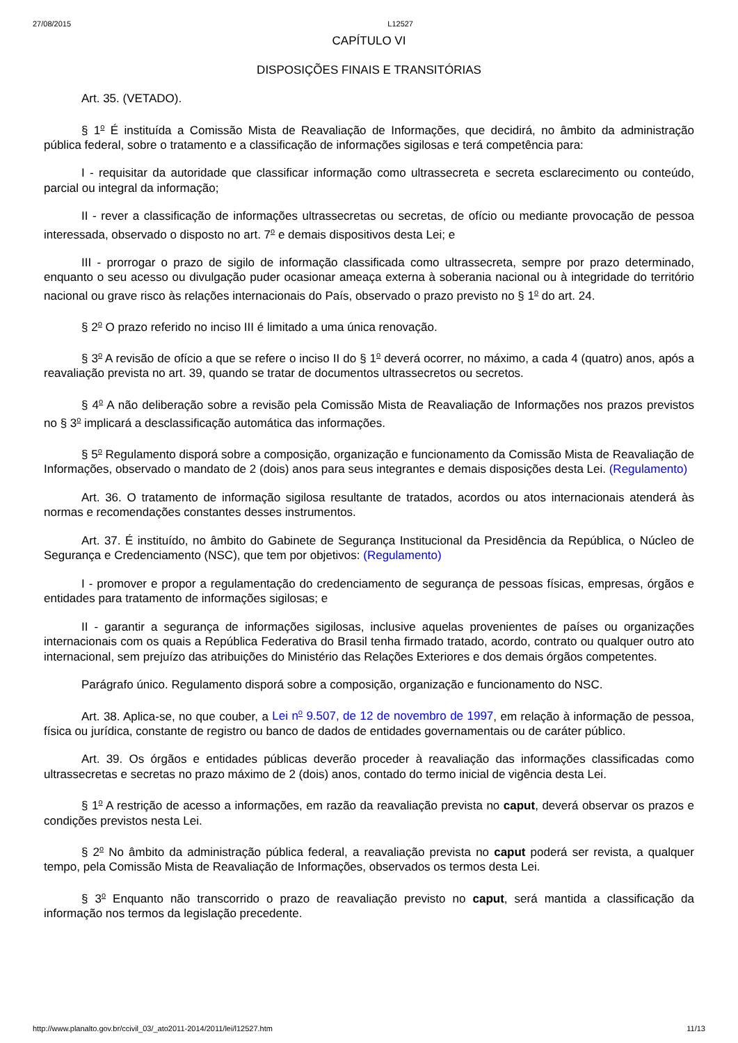27/08/2015 L12527
CAPÍTULO VI
DISPOSIÇÕES FINAIS E TRANSITÓRIAS
Art. 35. (VETADO).
§ 1<sup>o</sup> É instituída a Comissão Mista de Reavaliação de Informações, que decidirá, no âmbito da administração pública federal, sobre o tratamento e a classificação de informações sigilosas e terá competência para:
I - requisitar da autoridade que classificar informação como ultrassecreta e secreta esclarecimento ou conteúdo, parcial ou integral da informação;
II - rever a classificação de informações ultrassecretas ou secretas, de ofício ou mediante provocação de pessoa interessada, observado o disposto no art. 7<sup>o</sup> e demais dispositivos desta Lei; e
III - prorrogar o prazo de sigilo de informação classificada como ultrassecreta, sempre por prazo determinado, enquanto o seu acesso ou divulgação puder ocasionar ameaça externa à soberania nacional ou à integridade do território nacional ou grave risco às relações internacionais do País, observado o prazo previsto no § 1<sup>o</sup> do art. 24.
§ 2<sup>o</sup> O prazo referido no inciso III é limitado a uma única renovação.
§ 3<sup>o</sup> A revisão de ofício a que se refere o inciso II do § 1<sup>o</sup> deverá ocorrer, no máximo, a cada 4 (quatro) anos, após a reavaliação prevista no art. 39, quando se tratar de documentos ultrassecretos ou secretos.
§ 4<sup>o</sup> A não deliberação sobre a revisão pela Comissão Mista de Reavaliação de Informações nos prazos previstos no § 3<sup>o</sup> implicará a desclassificação automática das informações.
§ 5<sup>o</sup> Regulamento disporá sobre a composição, organização e funcionamento da Comissão Mista de Reavaliação de Informações, observado o mandato de 2 (dois) anos para seus integrantes e demais disposições desta Lei. (Regulamento)
Art. 36. O tratamento de informação sigilosa resultante de tratados, acordos ou atos internacionais atenderá às normas e recomendações constantes desses instrumentos.
Art. 37. É instituído, no âmbito do Gabinete de Segurança Institucional da Presidência da República, o Núcleo de Segurança e Credenciamento (NSC), que tem por objetivos: (Regulamento)
I - promover e propor a regulamentação do credenciamento de segurança de pessoas físicas, empresas, órgãos e entidades para tratamento de informações sigilosas; e
II - garantir a segurança de informações sigilosas, inclusive aquelas provenientes de países ou organizações internacionais com os quais a República Federativa do Brasil tenha firmado tratado, acordo, contrato ou qualquer outro ato internacional, sem prejuízo das atribuições do Ministério das Relações Exteriores e dos demais órgãos competentes.
Parágrafo único. Regulamento disporá sobre a composição, organização e funcionamento do NSC.
Art. 38. Aplica-se, no que couber, a Lei n<sup>o</sup> 9.507, de 12 de novembro de 1997, em relação à informação de pessoa, física ou jurídica, constante de registro ou banco de dados de entidades governamentais ou de caráter público.
Art. 39. Os órgãos e entidades públicas deverão proceder à reavaliação das informações classificadas como ultrassecretas e secretas no prazo máximo de 2 (dois) anos, contado do termo inicial de vigência desta Lei.
§ 1<sup>o</sup> A restrição de acesso a informações, em razão da reavaliação prevista no caput, deverá observar os prazos e condições previstos nesta Lei.
§ 2<sup>o</sup> No âmbito da administração pública federal, a reavaliação prevista no caput poderá ser revista, a qualquer tempo, pela Comissão Mista de Reavaliação de Informações, observados os termos desta Lei.
§ 3<sup>o</sup> Enquanto não transcorrido o prazo de reavaliação previsto no caput, será mantida a classificação da informação nos termos da legislação precedente.
http://www.planalto.gov.br/ccivil_03/_ato2011-2014/2011/lei/l12527.htm 11/13